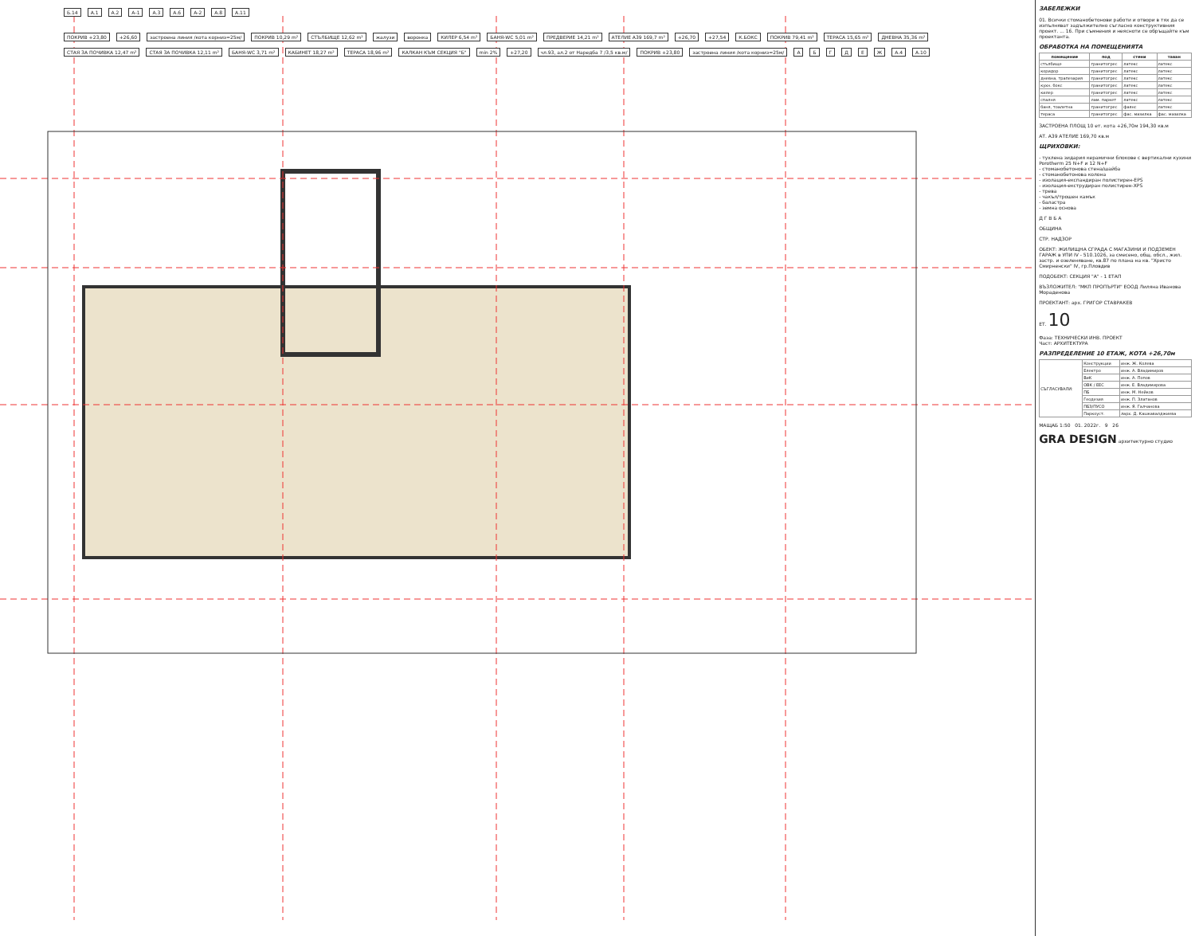Б.14 А.1 А.2 А-1 А.3 А.6 А-2 А.8 А.11
ПОКРИВ +23,80 +26,60 застроена линия /кота корниз=25м/ ПОКРИВ 10,29 m² СТЪЛБИЩЕ 12,62 m² жалузи воронка КИЛЕР 6,54 m² БАНЯ-WC 5,01 m² ПРЕДВЕРИЕ 14,21 m² АТЕЛИЕ А39 169,7 m² +26,70 +27,54 К.БОКС ПОКРИВ 79,41 m² ТЕРАСА 15,65 m² ДНЕВНА 35,36 m² СТАЯ ЗА ПОЧИВКА 12,47 m² СТАЯ ЗА ПОЧИВКА 12,11 m² БАНЯ-WC 3,71 m² КАБИНЕТ 18,27 m² ТЕРАСА 18,96 m² КАЛКАН КЪМ СЕКЦИЯ "Б" min 2% +27,20 чл.93, ал.2 от Наредба 7 /3,5 кв.м/ ПОКРИВ +23,80 застроена линия /кота корниз=25м/ АБГДЕЖ А.4 А.10
ЗАБЕЛЕЖКИ
01. Всички стоманобетонови работи и отвори в тях да се изпълняват задължително съгласно конструктивния проект. ... 16. При съмнения и неясноти се обръщайте към проектанта.
ОБРАБОТКА НА ПОМЕЩЕНИЯТА
| помещение | под | стени | таван |
| --- | --- | --- | --- |
| стълбище | гранитогрес | латекс | латекс |
| коридор | гранитогрес | латекс | латекс |
| дневна, трапезария | гранитогрес | латекс | латекс |
| кухн. бокс | гранитогрес | латекс | латекс |
| килер | гранитогрес | латекс | латекс |
| спалня | лам. паркет | латекс | латекс |
| баня, тоалетна | гранитогрес | фаянс | латекс |
| тераса | гранитогрес | фас. мазилка | фас. мазилка |
ЗАСТРОЕНА ПЛОЩ 10 ет. кота +26,70м 194,30 кв.м
АТ. А39 АТЕЛИЕ 169,70 кв.м
ЩРИХОВКИ:
- тухлена зидария керамични блокове с вертикални кухини Porotherm 25 N+F и 12 N+F
- стоманобетонова стена/шайба
- стоманобетонова колона
- изолация-експандиран полистирен-EPS
- изолация-екструдиран полистирен-XPS
- трева
- чакъл/трошен камък
- баластра
- земна основа
Д Г В Б А
ОБЩИНА
СТР. НАДЗОР
ОБЕКТ: ЖИЛИЩНА СГРАДА С МАГАЗИНИ И ПОДЗЕМЕН ГАРАЖ в УПИ IV - 510.1026, за смесено, общ. обсл., жил. застр. и озеленяване, кв.87 по плана на кв. "Христо Смирненски" IV, гр.Пловдив
ПОДОБЕКТ: СЕКЦИЯ "А" - 1 ЕТАП
ВЪЗЛОЖИТЕЛ: "МКП ПРОПЪРТИ" ЕООД Лиляна Иванова Мораденова
ПРОЕКТАНТ: арх. ГРИГОР СТАВРАКЕВ
ЕТ. 10
Фаза: ТЕХНИЧЕСКИ ИНВ. ПРОЕКТ
Част: АРХИТЕКТУРА
РАЗПРЕДЕЛЕНИЕ 10 ЕТАЖ, КОТА +26,70м
| СЪГЛАСУВАЛИ: | Конструкции | инж. Ж. Колева |
| | Електро | инж. А. Владимиров |
| | ВиК | инж. А. Попов |
| | ОВК / ЕЕС | инж. Е. Владимирова |
| | ПБ | инж. М. Нейков |
| | Геодезия | инж. П. Златанов |
| | ПБЗ/ПУСО | инж. Я. Галчанова |
| | Паркоуст. | ларх. Д. Кашкавалджиева |
МАЩАБ 1:50 01. 2022г. 9 26
GRA DESIGN архитектурно студио